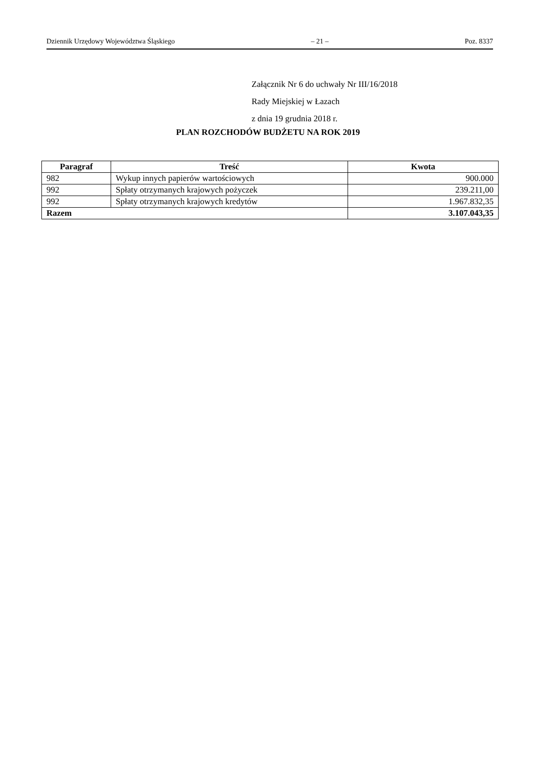Dziennik Urzędowy Województwa Śląskiego – 21 – Poz. 8337
Załącznik Nr 6 do uchwały Nr III/16/2018
Rady Miejskiej w Łazach
z dnia 19 grudnia 2018 r.
PLAN ROZCHODÓW BUDŻETU NA ROK 2019
| Paragraf | Treść | Kwota |
| --- | --- | --- |
| 982 | Wykup innych papierów wartościowych | 900.000 |
| 992 | Spłaty otrzymanych krajowych pożyczek | 239.211,00 |
| 992 | Spłaty otrzymanych krajowych kredytów | 1.967.832,35 |
| Razem | | 3.107.043,35 |